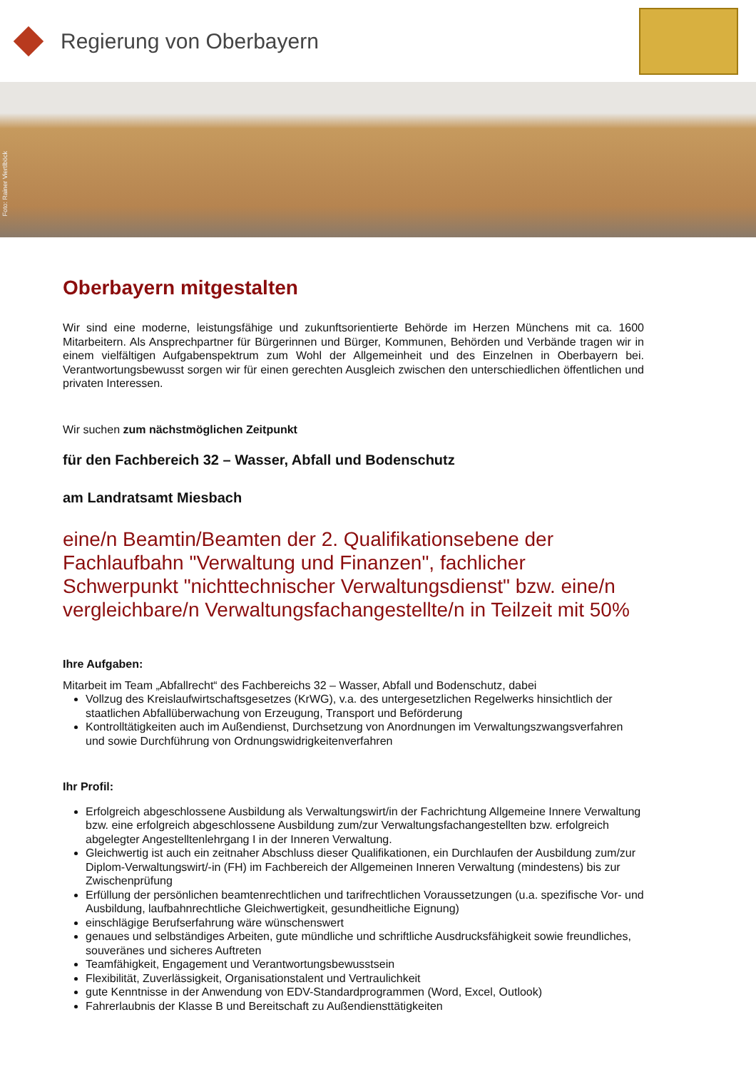Regierung von Oberbayern
Foto: Rainer Viertlböck
Oberbayern mitgestalten
Wir sind eine moderne, leistungsfähige und zukunftsorientierte Behörde im Herzen Münchens mit ca. 1600 Mitarbeitern. Als Ansprechpartner für Bürgerinnen und Bürger, Kommunen, Behörden und Verbände tragen wir in einem vielfältigen Aufgabenspektrum zum Wohl der Allgemeinheit und des Einzelnen in Oberbayern bei. Verantwortungsbewusst sorgen wir für einen gerechten Ausgleich zwischen den unterschiedlichen öffentlichen und privaten Interessen.
Wir suchen zum nächstmöglichen Zeitpunkt
für den Fachbereich 32 – Wasser, Abfall und Bodenschutz
am Landratsamt Miesbach
eine/n Beamtin/Beamten der 2. Qualifikationsebene der Fachlaufbahn "Verwaltung und Finanzen", fachlicher Schwerpunkt "nichttechnischer Verwaltungsdienst" bzw. eine/n vergleichbare/n Verwaltungsfachangestellte/n in Teilzeit mit 50%
Ihre Aufgaben:
Mitarbeit im Team „Abfallrecht“ des Fachbereichs 32 – Wasser, Abfall und Bodenschutz, dabei
Vollzug des Kreislaufwirtschaftsgesetzes (KrWG), v.a. des untergesetzlichen Regelwerks hinsichtlich der staatlichen Abfallüberwachung von Erzeugung, Transport und Beförderung
Kontrolltätigkeiten auch im Außendienst, Durchsetzung von Anordnungen im Verwaltungszwangsverfahren und sowie Durchführung von Ordnungswidrigkeitenverfahren
Ihr Profil:
Erfolgreich abgeschlossene Ausbildung als Verwaltungswirt/in der Fachrichtung Allgemeine Innere Verwaltung bzw. eine erfolgreich abgeschlossene Ausbildung zum/zur Verwaltungsfachangestellten bzw. erfolgreich abgelegter Angestelltenlehrgang I in der Inneren Verwaltung.
Gleichwertig ist auch ein zeitnaher Abschluss dieser Qualifikationen, ein Durchlaufen der Ausbildung zum/zur Diplom-Verwaltungswirt/-in (FH) im Fachbereich der Allgemeinen Inneren Verwaltung (mindestens) bis zur Zwischenprüfung
Erfüllung der persönlichen beamtenrechtlichen und tarifrechtlichen Voraussetzungen (u.a. spezifische Vor- und Ausbildung, laufbahnrechtliche Gleichwertigkeit, gesundheitliche Eignung)
einschlägige Berufserfahrung wäre wünschenswert
genaues und selbständiges Arbeiten, gute mündliche und schriftliche Ausdrucksfähigkeit sowie freundliches, souveränes und sicheres Auftreten
Teamfähigkeit, Engagement und Verantwortungsbewusstsein
Flexibilität, Zuverlässigkeit, Organisationstalent und Vertraulichkeit
gute Kenntnisse in der Anwendung von EDV-Standardprogrammen (Word, Excel, Outlook)
Fahrerlaubnis der Klasse B und Bereitschaft zu Außendiensttätigkeiten